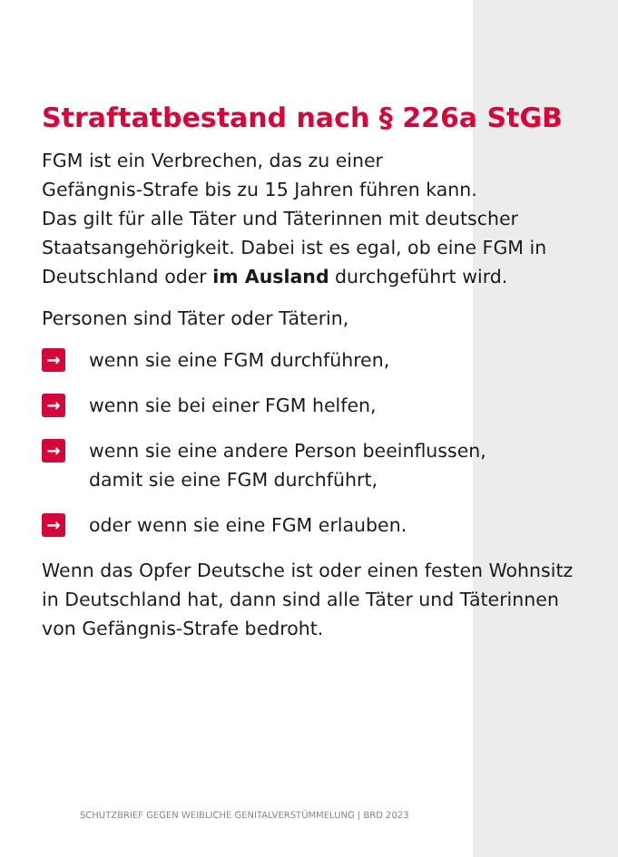Straftatbestand nach § 226a StGB
FGM ist ein Verbrechen, das zu einer
Gefängnis-Strafe bis zu 15 Jahren führen kann.
Das gilt für alle Täter und Täterinnen mit deutscher Staatsangehörigkeit. Dabei ist es egal, ob eine FGM in Deutschland oder im Ausland durchgeführt wird.
Personen sind Täter oder Täterin,
→ wenn sie eine FGM durchführen,
→ wenn sie bei einer FGM helfen,
→ wenn sie eine andere Person beeinflussen,
damit sie eine FGM durchführt,
→ oder wenn sie eine FGM erlauben.
Wenn das Opfer Deutsche ist oder einen festen Wohnsitz in Deutschland hat, dann sind alle Täter und Täterinnen von Gefängnis-Strafe bedroht.
SCHUTZBRIEF GEGEN WEIBLICHE GENITALVERSTÜMMELUNG | BRD 2023